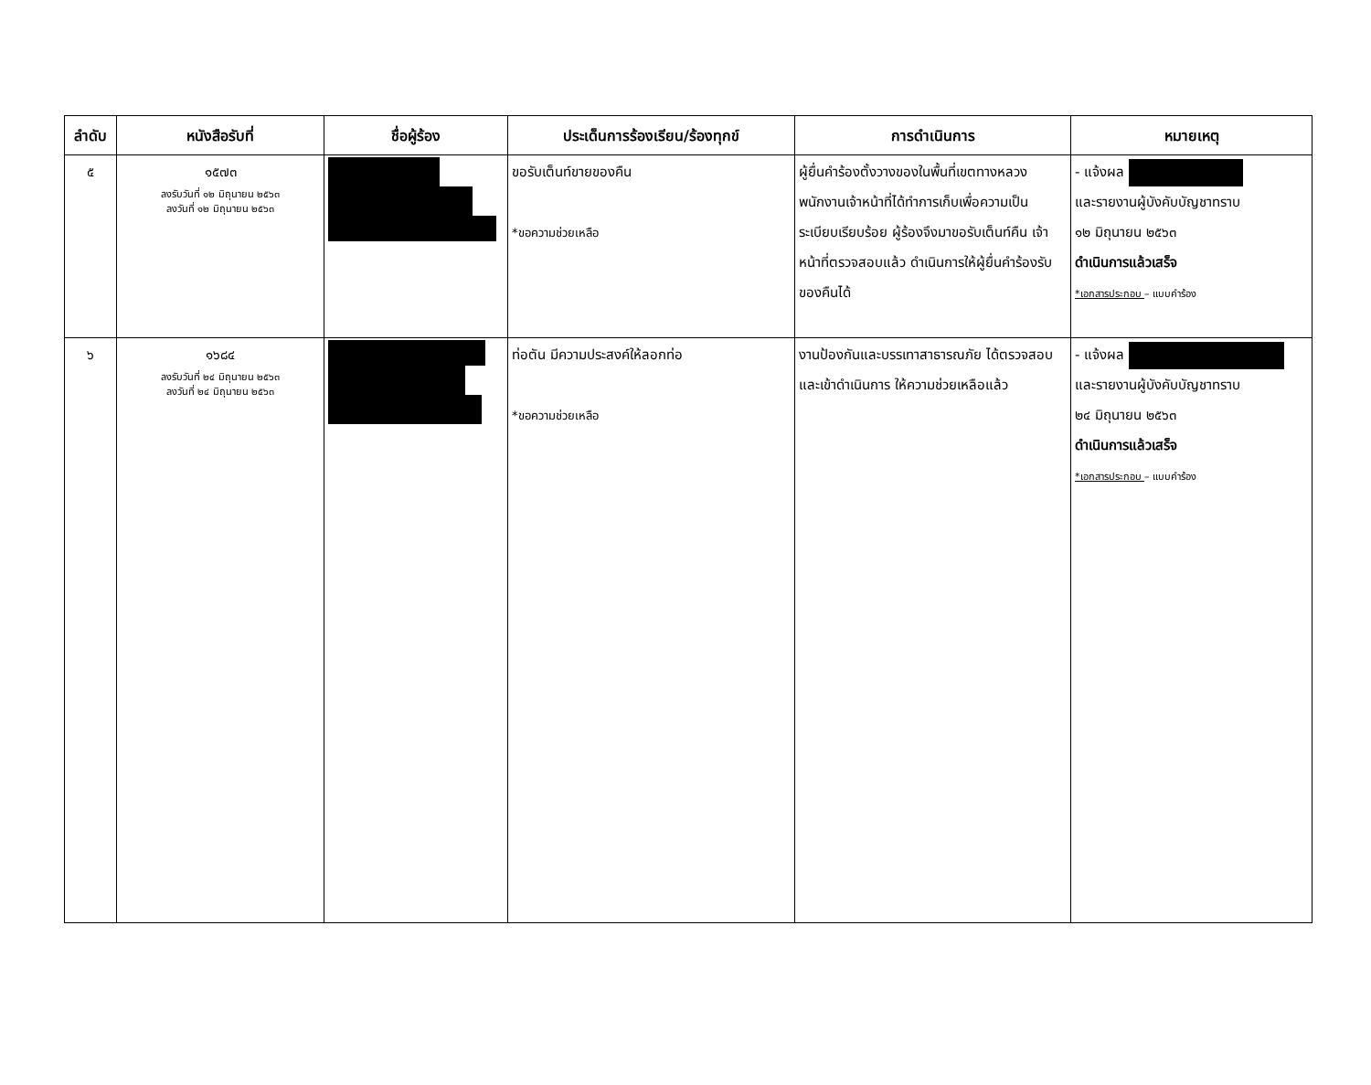| ลำดับ | หนังสือรับที่ | ชื่อผู้ร้อง | ประเด็นการร้องเรียน/ร้องทุกข์ | การดำเนินการ | หมายเหตุ |
| --- | --- | --- | --- | --- | --- |
| ๕ | ๑๕๗๓ ลงรับวันที่ ๑๒ มิถุนายน ๒๕๖๓ ลงวันที่ ๑๒ มิถุนายน ๒๕๖๓ | | ขอรับเต็นท์ขายของคืน *ขอความช่วยเหลือ | ผู้ยื่นคำร้องตั้งวางของในพื้นที่เขตทางหลวงพนักงานเจ้าหน้าที่ได้ทำการเก็บเพื่อความเป็นระเบียบเรียบร้อย ผู้ร้องจึงมาขอรับเต็นท์คืน เจ้าหน้าที่ตรวจสอบแล้ว ดำเนินการให้ผู้ยื่นคำร้องรับของคืนได้ | - แจ้งผล และรายงานผู้บังคับบัญชาทราบ ๑๒ มิถุนายน ๒๕๖๓ ดำเนินการแล้วเสร็จ *เอกสารประกอบ – แบบคำร้อง |
| ๖ | ๑๖๘๔ ลงรับวันที่ ๒๔ มิถุนายน ๒๕๖๓ ลงวันที่ ๒๔ มิถุนายน ๒๕๖๓ | | ท่อตัน มีความประสงค์ให้ลอกท่อ *ขอความช่วยเหลือ | งานป้องกันและบรรเทาสาธารณภัย ได้ตรวจสอบและเข้าดำเนินการ ให้ความช่วยเหลือแล้ว | - แจ้งผล และรายงานผู้บังคับบัญชาทราบ ๒๔ มิถุนายน ๒๕๖๓ ดำเนินการแล้วเสร็จ *เอกสารประกอบ – แบบคำร้อง |